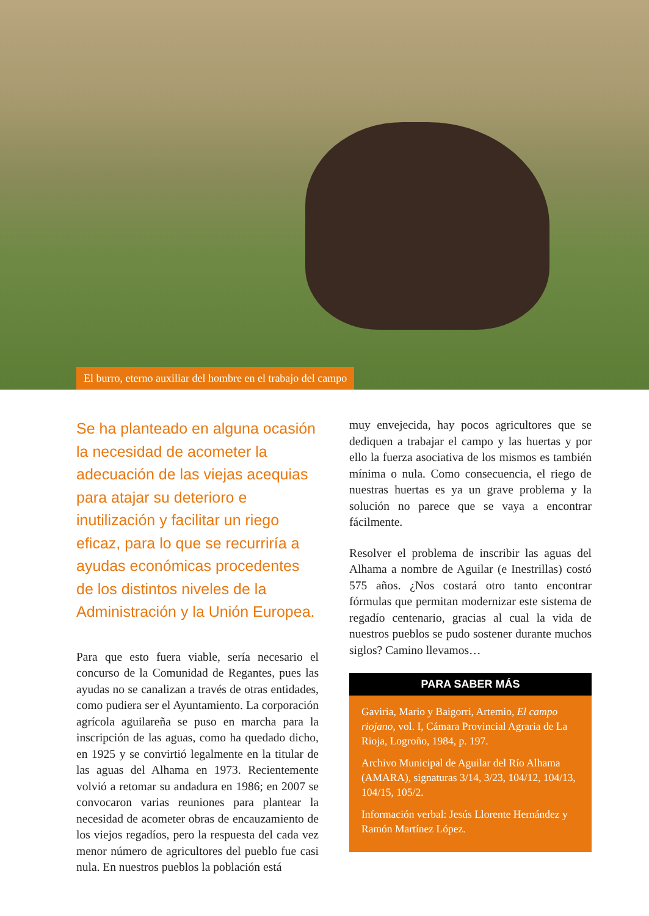El burro, eterno auxiliar del hombre en el trabajo del campo
Se ha planteado en alguna ocasión la necesidad de acometer la adecuación de las viejas acequias para atajar su deterioro e inutilización y facilitar un riego eficaz, para lo que se recurriría a ayudas económicas procedentes de los distintos niveles de la Administración y la Unión Europea.
Para que esto fuera viable, sería necesario el concurso de la Comunidad de Regantes, pues las ayudas no se canalizan a través de otras entidades, como pudiera ser el Ayuntamiento. La corporación agrícola aguilareña se puso en marcha para la inscripción de las aguas, como ha quedado dicho, en 1925 y se convirtió legalmente en la titular de las aguas del Alhama en 1973. Recientemente volvió a retomar su andadura en 1986; en 2007 se convocaron varias reuniones para plantear la necesidad de acometer obras de encauzamiento de los viejos regadíos, pero la respuesta del cada vez menor número de agricultores del pueblo fue casi nula. En nuestros pueblos la población está
muy envejecida, hay pocos agricultores que se dediquen a trabajar el campo y las huertas y por ello la fuerza asociativa de los mismos es también mínima o nula. Como consecuencia, el riego de nuestras huertas es ya un grave problema y la solución no parece que se vaya a encontrar fácilmente.
Resolver el problema de inscribir las aguas del Alhama a nombre de Aguilar (e Inestrillas) costó 575 años. ¿Nos costará otro tanto encontrar fórmulas que permitan modernizar este sistema de regadío centenario, gracias al cual la vida de nuestros pueblos se pudo sostener durante muchos siglos? Camino llevamos…
PARA SABER MÁS
Gaviria, Mario y Baigorri, Artemio, El campo riojano, vol. I, Cámara Provincial Agraria de La Rioja, Logroño, 1984, p. 197.
Archivo Municipal de Aguilar del Río Alhama (AMARA), signaturas 3/14, 3/23, 104/12, 104/13, 104/15, 105/2.
Información verbal: Jesús Llorente Hernández y Ramón Martínez López.